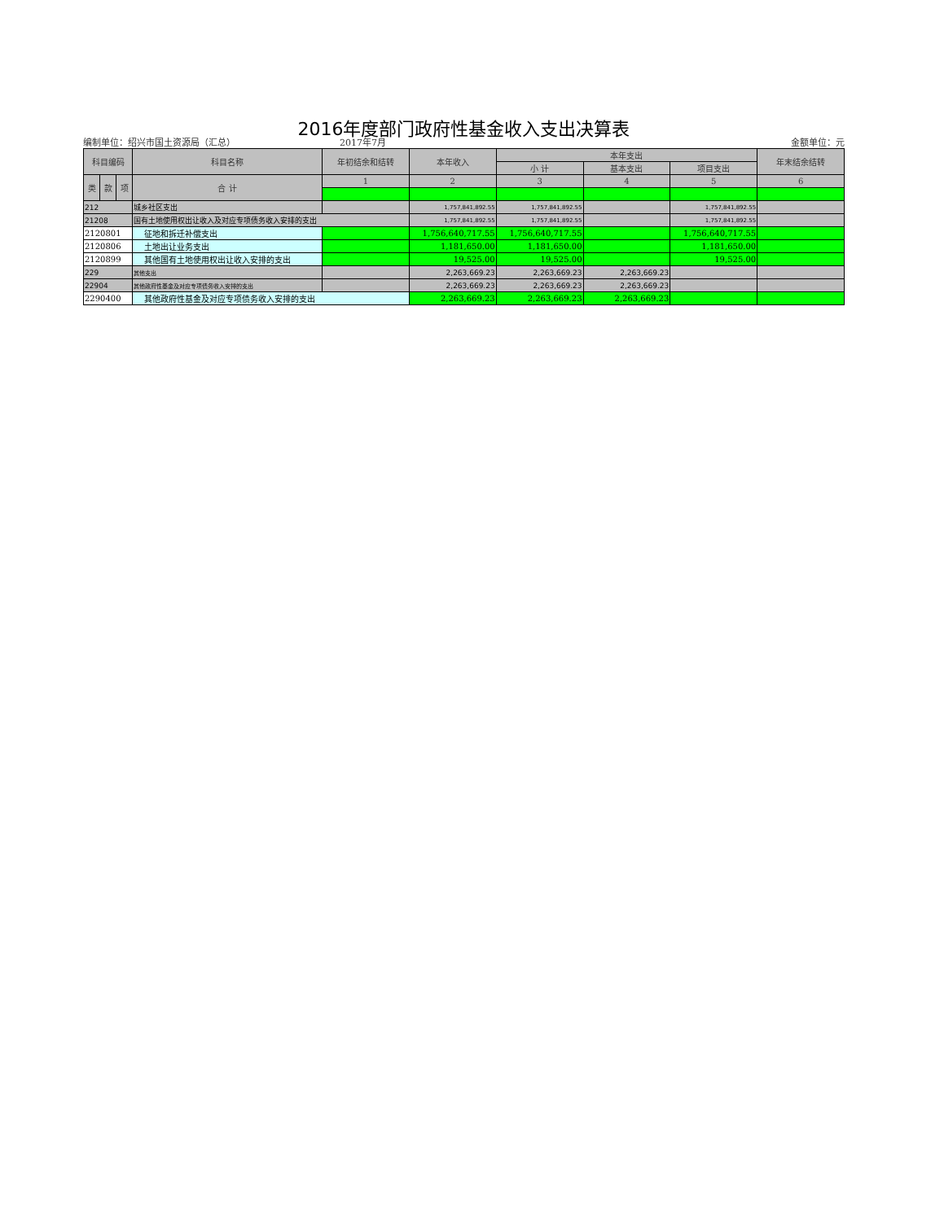2016年度部门政府性基金收入支出决算表
编制单位：绍兴市国土资源局（汇总） 2017年7月 金额单位：元
| 科目编码 | | | 科目名称 | 年初结余和结转 | 本年收入 | 本年支出 | | | 年末结余结转 |
| --- | --- | --- | --- | --- | --- | --- | --- | --- | --- |
| | | | | | | 小 计 | 基本支出 | 项目支出 | |
| 类 | 款 | 项 | 合 计 | 1 | 2 | 3 | 4 | 5 | 6 |
| 212 | | | 城乡社区支出 | | 1,757,841,892.55 | 1,757,841,892.55 | | 1,757,841,892.55 | |
| 21208 | | | 国有土地使用权出让收入及对应专项债务收入安排的支出 | | 1,757,841,892.55 | 1,757,841,892.55 | | 1,757,841,892.55 | |
| 2120801 | | | 征地和拆迁补偿支出 | | 1,756,640,717.55 | 1,756,640,717.55 | | 1,756,640,717.55 | |
| 2120806 | | | 土地出让业务支出 | | 1,181,650.00 | 1,181,650.00 | | 1,181,650.00 | |
| 2120899 | | | 其他国有土地使用权出让收入安排的支出 | | 19,525.00 | 19,525.00 | | 19,525.00 | |
| 229 | | | 其他支出 | | 2,263,669.23 | 2,263,669.23 | 2,263,669.23 | | |
| 22904 | | | 其他政府性基金及对应专项债务收入安排的支出 | | 2,263,669.23 | 2,263,669.23 | 2,263,669.23 | | |
| 2290400 | | | 其他政府性基金及对应专项债务收入安排的支出 | | 2,263,669.23 | 2,263,669.23 | 2,263,669.23 | | |